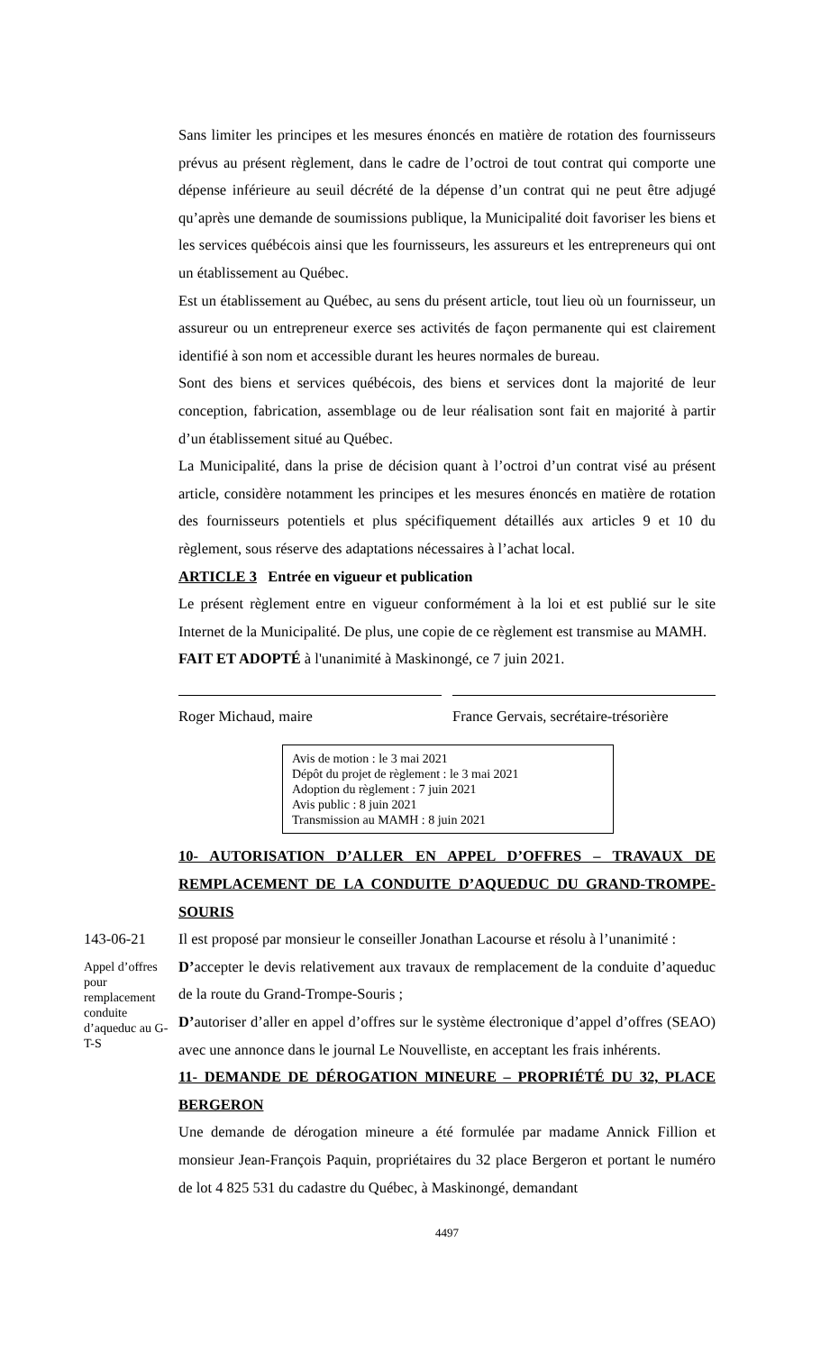Sans limiter les principes et les mesures énoncés en matière de rotation des fournisseurs prévus au présent règlement, dans le cadre de l’octroi de tout contrat qui comporte une dépense inférieure au seuil décrété de la dépense d’un contrat qui ne peut être adjugé qu’après une demande de soumissions publique, la Municipalité doit favoriser les biens et les services québécois ainsi que les fournisseurs, les assureurs et les entrepreneurs qui ont un établissement au Québec.
Est un établissement au Québec, au sens du présent article, tout lieu où un fournisseur, un assureur ou un entrepreneur exerce ses activités de façon permanente qui est clairement identifié à son nom et accessible durant les heures normales de bureau.
Sont des biens et services québécois, des biens et services dont la majorité de leur conception, fabrication, assemblage ou de leur réalisation sont fait en majorité à partir d’un établissement situé au Québec.
La Municipalité, dans la prise de décision quant à l’octroi d’un contrat visé au présent article, considère notamment les principes et les mesures énoncés en matière de rotation des fournisseurs potentiels et plus spécifiquement détaillés aux articles 9 et 10 du règlement, sous réserve des adaptations nécessaires à l’achat local.
ARTICLE 3 Entrée en vigueur et publication
Le présent règlement entre en vigueur conformément à la loi et est publié sur le site Internet de la Municipalité. De plus, une copie de ce règlement est transmise au MAMH.
FAIT ET ADOPTÉ à l'unanimité à Maskinongé, ce 7 juin 2021.
Roger Michaud, maire France Gervais, secrétaire-trésorière
Avis de motion : le 3 mai 2021
Dépôt du projet de règlement : le 3 mai 2021
Adoption du règlement : 7 juin 2021
Avis public : 8 juin 2021
Transmission au MAMH : 8 juin 2021
10- AUTORISATION D’ALLER EN APPEL D’OFFRES – TRAVAUX DE REMPLACEMENT DE LA CONDUITE D’AQUEDUC DU GRAND-TROMPE-SOURIS
143-06-21 Il est proposé par monsieur le conseiller Jonathan Lacourse et résolu à l’unanimité :
Appel d’offres pour remplacement conduite d’aqueduc au G-T-S
D’accepter le devis relativement aux travaux de remplacement de la conduite d’aqueduc de la route du Grand-Trompe-Souris ;
D’autoriser d’aller en appel d’offres sur le système électronique d’appel d’offres (SEAO) avec une annonce dans le journal Le Nouvelliste, en acceptant les frais inhérents.
11- DEMANDE DE DÉROGATION MINEURE – PROPRIÉTÉ DU 32, PLACE BERGERON
Une demande de dérogation mineure a été formulée par madame Annick Fillion et monsieur Jean-François Paquin, propriétaires du 32 place Bergeron et portant le numéro de lot 4 825 531 du cadastre du Québec, à Maskinongé, demandant
4497